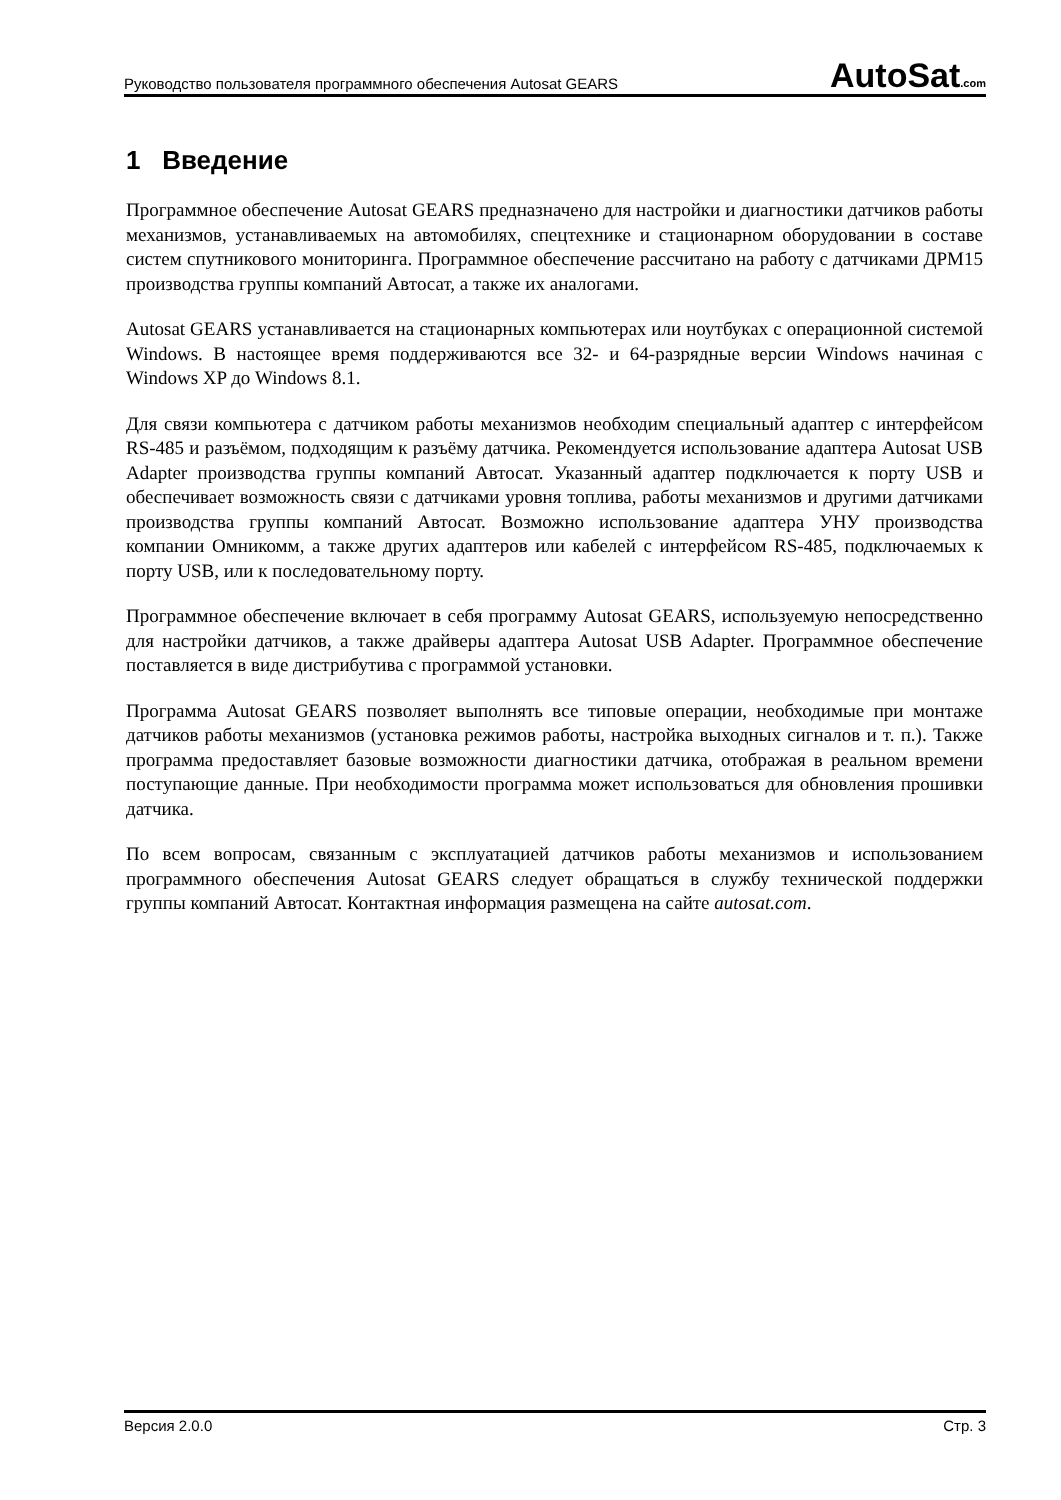Руководство пользователя программного обеспечения Autosat GEARS
AutoSat.com
1 Введение
Программное обеспечение Autosat GEARS предназначено для настройки и диагностики датчиков работы механизмов, устанавливаемых на автомобилях, спецтехнике и стационарном оборудовании в составе систем спутникового мониторинга. Программное обеспечение рассчитано на работу с датчиками ДРМ15 производства группы компаний Автосат, а также их аналогами.
Autosat GEARS устанавливается на стационарных компьютерах или ноутбуках с операционной системой Windows. В настоящее время поддерживаются все 32- и 64-разрядные версии Windows начиная с Windows XP до Windows 8.1.
Для связи компьютера с датчиком работы механизмов необходим специальный адаптер с интерфейсом RS-485 и разъёмом, подходящим к разъёму датчика. Рекомендуется использование адаптера Autosat USB Adapter производства группы компаний Автосат. Указанный адаптер подключается к порту USB и обеспечивает возможность связи с датчиками уровня топлива, работы механизмов и другими датчиками производства группы компаний Автосат. Возможно использование адаптера УНУ производства компании Омникомм, а также других адаптеров или кабелей с интерфейсом RS-485, подключаемых к порту USB, или к последовательному порту.
Программное обеспечение включает в себя программу Autosat GEARS, используемую непосредственно для настройки датчиков, а также драйверы адаптера Autosat USB Adapter. Программное обеспечение поставляется в виде дистрибутива с программой установки.
Программа Autosat GEARS позволяет выполнять все типовые операции, необходимые при монтаже датчиков работы механизмов (установка режимов работы, настройка выходных сигналов и т. п.). Также программа предоставляет базовые возможности диагностики датчика, отображая в реальном времени поступающие данные. При необходимости программа может использоваться для обновления прошивки датчика.
По всем вопросам, связанным с эксплуатацией датчиков работы механизмов и использованием программного обеспечения Autosat GEARS следует обращаться в службу технической поддержки группы компаний Автосат. Контактная информация размещена на сайте autosat.com.
Версия 2.0.0 Стр. 3